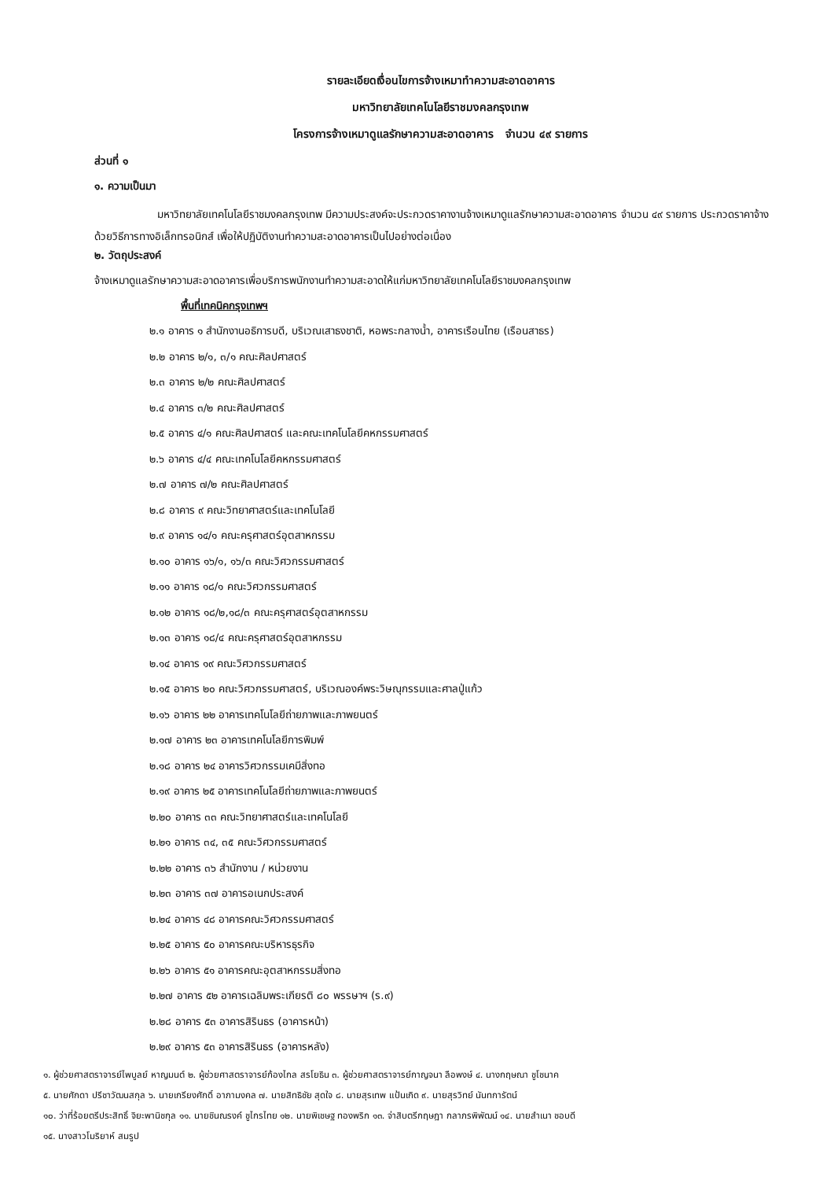รายละเอียดเงื่อนไขการจ้างเหมาทำความสะอาดอาคาร
มหาวิทยาลัยเทคโนโลยีราชมงคลกรุงเทพ
โครงการจ้างเหมาดูแลรักษาความสะอาดอาคาร จำนวน ๔๙ รายการ
ส่วนที่ ๑
๑. ความเป็นมา
มหาวิทยาลัยเทคโนโลยีราชมงคลกรุงเทพ มีความประสงค์จะประกวดราคางานจ้างเหมาดูแลรักษาความสะอาดอาคาร จำนวน ๔๙ รายการ ประกวดราคาจ้างด้วยวิธีการทางอิเล็กทรอนิกส์ เพื่อให้ปฏิบัติงานทำความสะอาดอาคารเป็นไปอย่างต่อเนื่อง
๒. วัตถุประสงค์
จ้างเหมาดูแลรักษาความสะอาดอาคารเพื่อบริการพนักงานทำความสะอาดให้แก่มหาวิทยาลัยเทคโนโลยีราชมงคลกรุงเทพ
พื้นที่เทคนิคกรุงเทพฯ
๒.๑ อาคาร ๑ สำนักงานอธิการบดี, บริเวณเสาธงชาติ, หอพระกลางน้ำ, อาคารเรือนไทย (เรือนสาธร)
๒.๒ อาคาร ๒/๑, ๓/๑ คณะศิลปศาสตร์
๒.๓ อาคาร ๒/๒ คณะศิลปศาสตร์
๒.๔ อาคาร ๓/๒ คณะศิลปศาสตร์
๒.๕ อาคาร ๔/๑ คณะศิลปศาสตร์ และคณะเทคโนโลยีคหกรรมศาสตร์
๒.๖ อาคาร ๔/๔ คณะเทคโนโลยีคหกรรมศาสตร์
๒.๗ อาคาร ๗/๒ คณะศิลปศาสตร์
๒.๘ อาคาร ๙ คณะวิทยาศาสตร์และเทคโนโลยี
๒.๙ อาคาร ๑๔/๑ คณะครุศาสตร์อุตสาหกรรม
๒.๑๐ อาคาร ๑๖/๑, ๑๖/๓ คณะวิศวกรรมศาสตร์
๒.๑๑ อาคาร ๑๘/๑ คณะวิศวกรรมศาสตร์
๒.๑๒ อาคาร ๑๘/๒,๑๘/๓ คณะครุศาสตร์อุตสาหกรรม
๒.๑๓ อาคาร ๑๘/๔ คณะครุศาสตร์อุตสาหกรรม
๒.๑๔ อาคาร ๑๙ คณะวิศวกรรมศาสตร์
๒.๑๕ อาคาร ๒๐ คณะวิศวกรรมศาสตร์, บริเวณองค์พระวิษณุกรรมและศาลปู่แก้ว
๒.๑๖ อาคาร ๒๒ อาคารเทคโนโลยีถ่ายภาพและภาพยนตร์
๒.๑๗ อาคาร ๒๓ อาคารเทคโนโลยีการพิมพ์
๒.๑๘ อาคาร ๒๔ อาคารวิศวกรรมเคมีสิ่งทอ
๒.๑๙ อาคาร ๒๕ อาคารเทคโนโลยีถ่ายภาพและภาพยนตร์
๒.๒๐ อาคาร ๓๓ คณะวิทยาศาสตร์และเทคโนโลยี
๒.๒๑ อาคาร ๓๔, ๓๕ คณะวิศวกรรมศาสตร์
๒.๒๒ อาคาร ๓๖ สำนักงาน / หน่วยงาน
๒.๒๓ อาคาร ๓๗ อาคารอเนกประสงค์
๒.๒๔ อาคาร ๔๘ อาคารคณะวิศวกรรมศาสตร์
๒.๒๕ อาคาร ๕๐ อาคารคณะบริหารธุรกิจ
๒.๒๖ อาคาร ๕๑ อาคารคณะอุตสาหกรรมสิ่งทอ
๒.๒๗ อาคาร ๕๒ อาคารเฉลิมพระเกียรติ ๘๐ พรรษาฯ (ร.๙)
๒.๒๘ อาคาร ๕๓ อาคารสิรินธร (อาคารหน้า)
๒.๒๙ อาคาร ๕๓ อาคารสิรินธร (อาคารหลัง)
๑. ผู้ช่วยศาสตราจารย์ไพบูลย์ หาญมนต์ ๒. ผู้ช่วยศาสตราจารย์ก้องไกล สรโยธิน ๓. ผู้ช่วยศาสตราจารย์กาญจนา ลือพงษ์ ๔. นางกฤษณา ชูโชนาค
๕. นายศักดา ปรีชาวัฒนสกุล ๖. นายเกรียงศักดิ์ อาภามงคล ๗. นายสิทธิชัย สุดใจ ๘. นายสุรเทพ แป้นเกิด ๙. นายสุรวิทย์ นันทการัตน์
๑๐. ว่าที่ร้อยตรีประสิทธิ์ จิยะพานิชกุล ๑๑. นายชินณรงค์ ชูไกรไทย ๑๒. นายพิเชษฐ ทองพริก ๑๓. จ่าสิบตรีกฤษฎา กลาภรพิพัฒน์ ๑๔. นายสำเนา ชอบดี
๑๕. นางสาวโมริยาห์ สมรูป